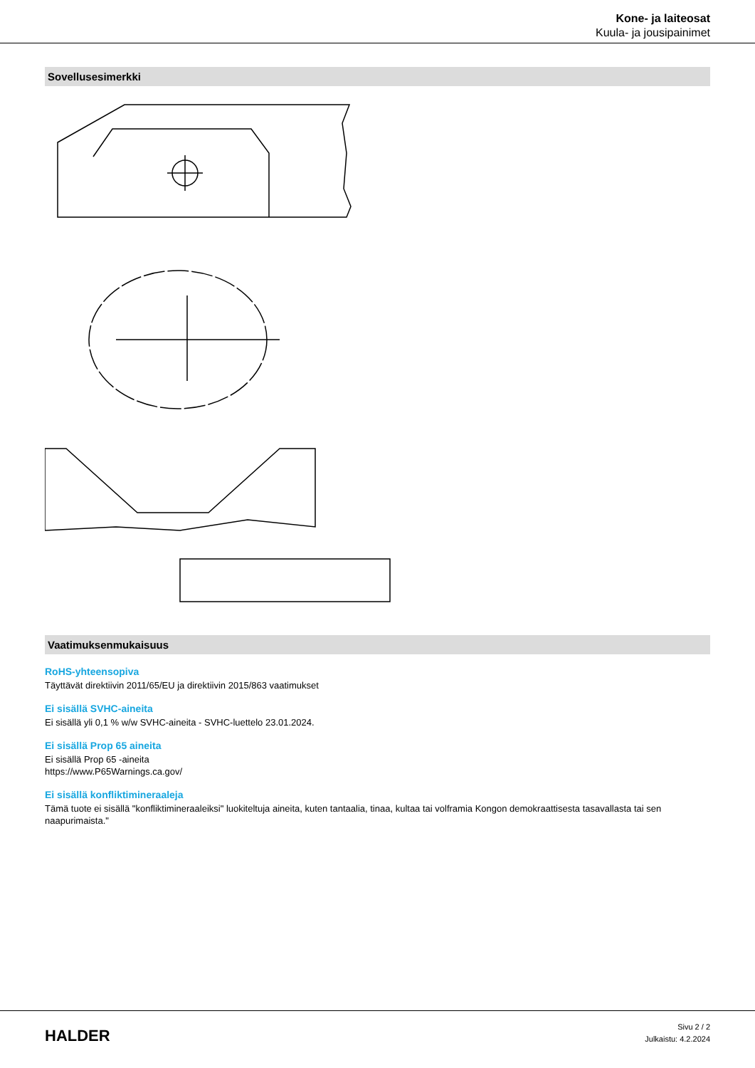Kone- ja laiteosat
Kuula- ja jousipainimet
Sovellusesimerkki
Vaatimuksenmukaisuus
RoHS-yhteensopiva
Täyttävät direktiivin 2011/65/EU ja direktiivin 2015/863 vaatimukset
Ei sisällä SVHC-aineita
Ei sisällä yli 0,1 % w/w SVHC-aineita - SVHC-luettelo 23.01.2024.
Ei sisällä Prop 65 aineita
Ei sisällä Prop 65 -aineita
https://www.P65Warnings.ca.gov/
Ei sisällä konfliktimineraaleja
Tämä tuote ei sisällä "konfliktimineraaleiksi" luokiteltuja aineita, kuten tantaalia, tinaa, kultaa tai volframia Kongon demokraattisesta tasavallasta tai sen naapurimaista."
HALDER
Sivu 2 / 2
Julkaistu: 4.2.2024